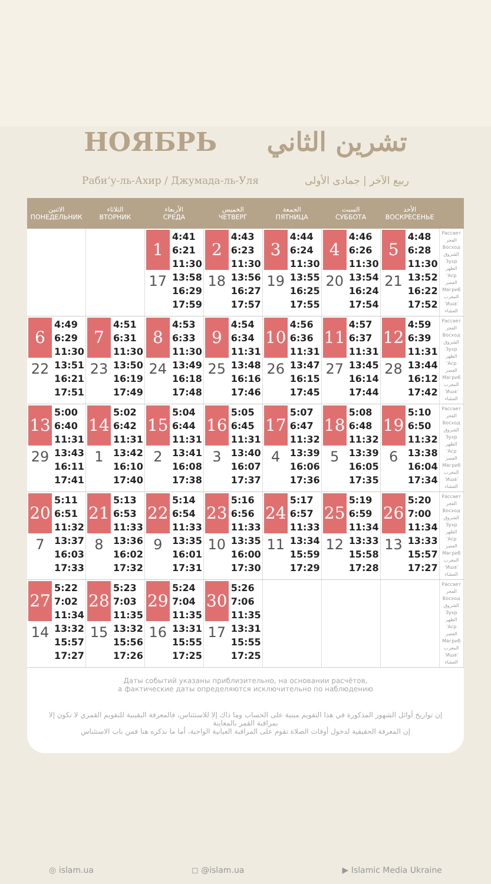НОЯБРЬ تشرين الثاني
Раби‘у-ль-Ахир / Джумада-ль-Уля ربيع الآخر | جمادى الأولى
| الاثنين ПОНЕДЕЛЬНИК | الثلاثاء ВТОРНИК | الأربعاء СРЕДА | الخميس ЧЕТВЕРГ | الجمعة ПЯТНИЦА | السبت СУББОТА | الأحد ВОСКРЕСЕНЬЕ | |
| --- | --- | --- | --- | --- | --- | --- | --- |
| | | 1 17 4:41 6:21 11:30 13:58 16:29 17:59 | 2 18 4:43 6:23 11:30 13:56 16:27 17:57 | 3 19 4:44 6:24 11:30 13:55 16:25 17:55 | 4 20 4:46 6:26 11:30 13:54 16:24 17:54 | 5 21 4:48 6:28 11:30 13:52 16:22 17:52 | Рассвет الفجر Восход الشروق Зухр الظهر ‘Аср العصر Магриб المغرب ‘Иша’ العشاء |
| 6 22 4:49 6:29 11:30 13:51 16:21 17:51 | 7 23 4:51 6:31 11:30 13:50 16:19 17:49 | 8 24 4:53 6:33 11:30 13:49 16:18 17:48 | 9 25 4:54 6:34 11:31 13:48 16:16 17:46 | 10 26 4:56 6:36 11:31 13:47 16:15 17:45 | 11 27 4:57 6:37 11:31 13:45 16:14 17:44 | 12 28 4:59 6:39 11:31 13:44 16:12 17:42 | Рассвет الفجر Восход الشروق Зухр الظهر ‘Аср العصر Магриб المغرب ‘Иша’ العشاء |
| 13 29 5:00 6:40 11:31 13:43 16:11 17:41 | 14 1 5:02 6:42 11:31 13:42 16:10 17:40 | 15 2 5:04 6:44 11:31 13:41 16:08 17:38 | 16 3 5:05 6:45 11:31 13:40 16:07 17:37 | 17 4 5:07 6:47 11:32 13:39 16:06 17:36 | 18 5 5:08 6:48 11:32 13:39 16:05 17:35 | 19 6 5:10 6:50 11:32 13:38 16:04 17:34 | Рассвет الفجر Восход الشروق Зухр الظهر ‘Аср العصر Магриб المغرب ‘Иша’ العشاء |
| 20 7 5:11 6:51 11:32 13:37 16:03 17:33 | 21 8 5:13 6:53 11:33 13:36 16:02 17:32 | 22 9 5:14 6:54 11:33 13:35 16:01 17:31 | 23 10 5:16 6:56 11:33 13:35 16:00 17:30 | 24 11 5:17 6:57 11:33 13:34 15:59 17:29 | 25 12 5:19 6:59 11:34 13:33 15:58 17:28 | 26 13 5:20 7:00 11:34 13:33 15:57 17:27 | Рассвет الفجر Восход الشروق Зухр الظهر ‘Аср العصر Магриб المغرب ‘Иша’ العشاء |
| 27 14 5:22 7:02 11:34 13:32 15:57 17:27 | 28 15 5:23 7:03 11:35 13:32 15:56 17:26 | 29 16 5:24 7:04 11:35 13:31 15:55 17:25 | 30 17 5:26 7:06 11:35 13:31 15:55 17:25 | | | | Рассвет الفجر Восход الشروق Зухр الظهر ‘Аср العصر Магриб المغرب ‘Иша’ العشاء |
Даты событий указаны приблизительно, на основании расчётов,
а фактические даты определяются исключительно по наблюдению
إن تواريخ أوائل الشهور المذكورة في هذا التقويم مبنية على الحساب وما ذاك إلا للاستئناس، فالمعرفة اليقينية للتقويم القمري لا تكون إلا بمراقبة القمر بالمعاينة
إن المعرفة الحقيقية لدخول أوقات الصلاة تقوم على المراقبة العيانية الواجبة، أما ما نذكره هنا فمن باب الاستئناس
◎ islam.ua ◻ @islam.ua ▶ Islamic Media Ukraine